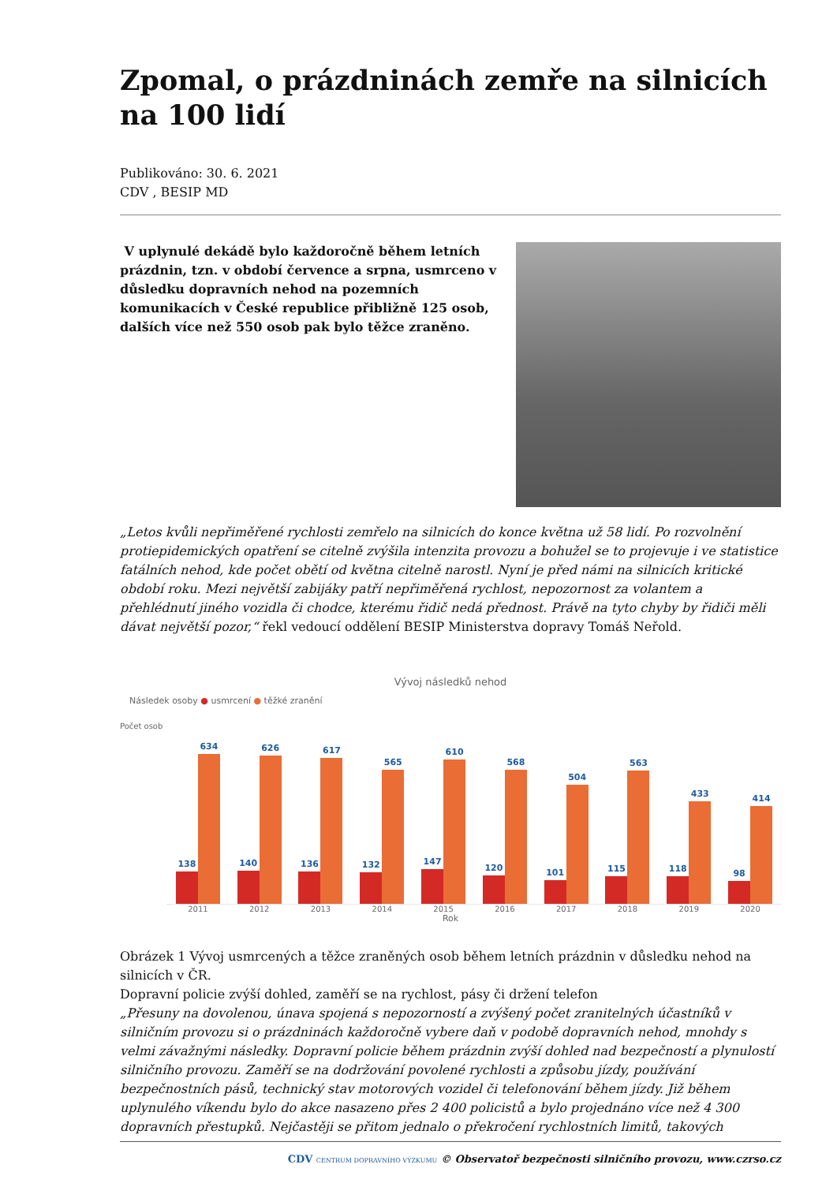Zpomal, o prázdninách zemře na silnicích na 100 lidí
Publikováno: 30. 6. 2021
CDV , BESIP MD
V uplynulé dekádě bylo každoročně během letních prázdnin, tzn. v období července a srpna, usmrceno v důsledku dopravních nehod na pozemních komunikacích v České republice přibližně 125 osob, dalších více než 550 osob pak bylo těžce zraněno.
„Letos kvůli nepřiměřené rychlosti zemřelo na silnicích do konce května už 58 lidí. Po rozvolnění protiepidemických opatření se citelně zvýšila intenzita provozu a bohužel se to projevuje i ve statistice fatálních nehod, kde počet obětí od května citelně narostl. Nyní je před námi na silnicích kritické období roku. Mezi největší zabijáky patří nepřiměřená rychlost, nepozornost za volantem a přehlédnutí jiného vozidla či chodce, kterému řidič nedá přednost. Právě na tyto chyby by řidiči měli dávat největší pozor,“ řekl vedoucí oddělení BESIP Ministerstva dopravy Tomáš Neřold.
Vývoj následků nehod
Následek osoby ● usmrcení ● těžké zranění
Počet osob
138
634
140
626
136
617
132
565
147
610
120
568
101
504
115
563
118
433
98
414
2011 2012 2013 2014 2015 2016 2017 2018 2019 2020
Rok
Obrázek 1 Vývoj usmrcených a těžce zraněných osob během letních prázdnin v důsledku nehod na silnicích v ČR.
Dopravní policie zvýší dohled, zaměří se na rychlost, pásy či držení telefon
„Přesuny na dovolenou, únava spojená s nepozorností a zvýšený počet zranitelných účastníků v silničním provozu si o prázdninách každoročně vybere daň v podobě dopravních nehod, mnohdy s velmi závažnými následky. Dopravní policie během prázdnin zvýší dohled nad bezpečností a plynulostí silničního provozu. Zaměří se na dodržování povolené rychlosti a způsobu jízdy, používání bezpečnostních pásů, technický stav motorových vozidel či telefonování během jízdy. Již během uplynulého víkendu bylo do akce nasazeno přes 2 400 policistů a bylo projednáno více než 4 300 dopravních přestupků. Nejčastěji se přitom jednalo o překročení rychlostních limitů, takových
CDV CENTRUM DOPRAVNÍHO VÝZKUMU © Observatoř bezpečnosti silničního provozu, www.czrso.cz